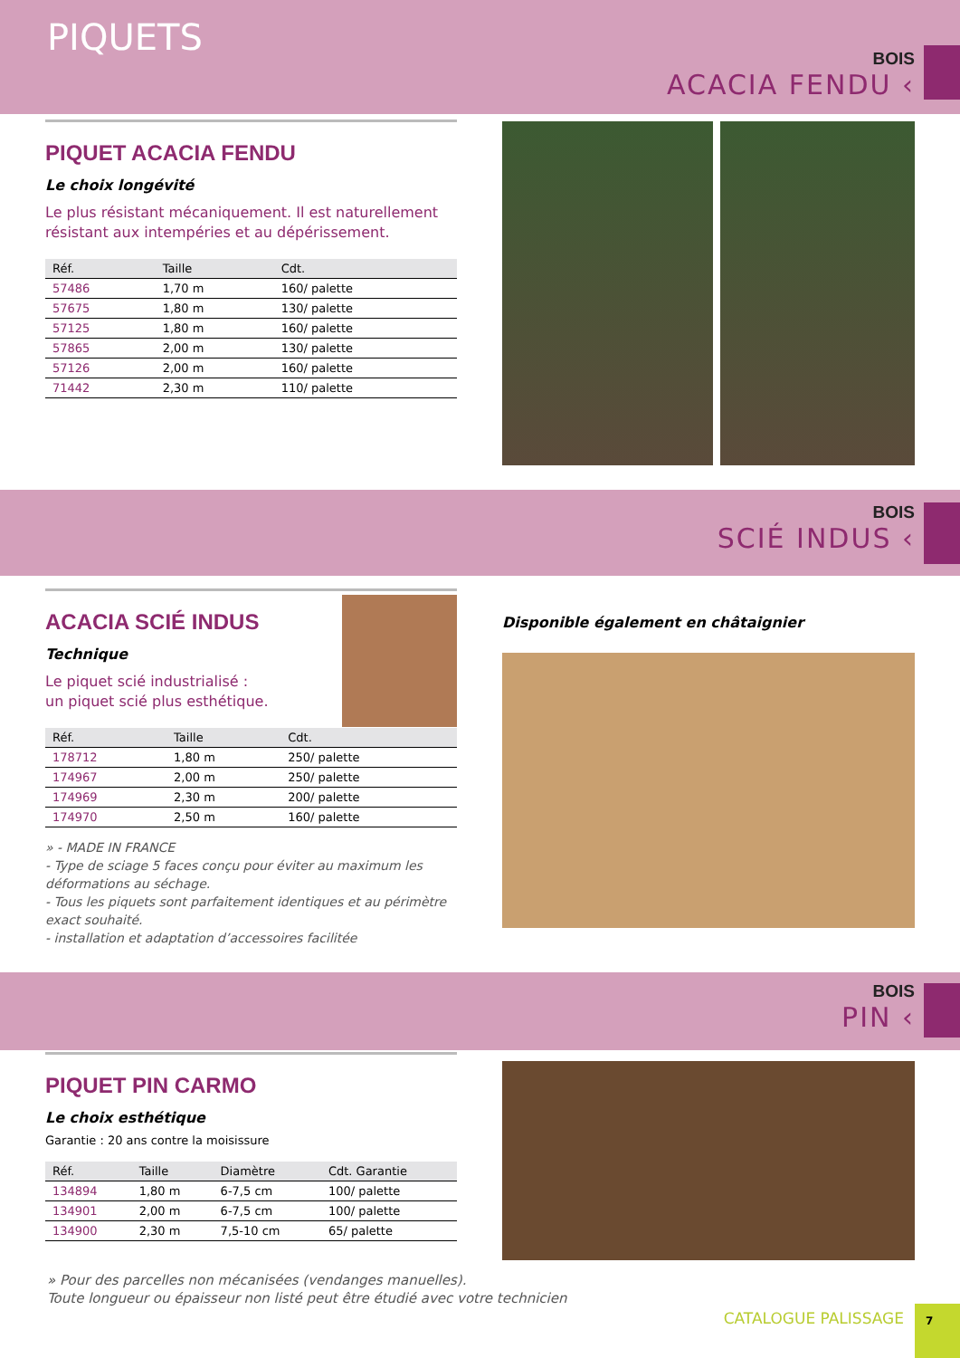PIQUETS
BOIS
ACACIA FENDU ‹
PIQUET ACACIA FENDU
Le choix longévité
Le plus résistant mécaniquement. Il est naturellement résistant aux intempéries et au dépérissement.
| Réf. | Taille | Cdt. |
| --- | --- | --- |
| 57486 | 1,70 m | 160/ palette |
| 57675 | 1,80 m | 130/ palette |
| 57125 | 1,80 m | 160/ palette |
| 57865 | 2,00 m | 130/ palette |
| 57126 | 2,00 m | 160/ palette |
| 71442 | 2,30 m | 110/ palette |
BOIS
SCIÉ INDUS ‹
ACACIA SCIÉ INDUS
Technique
Le piquet scié industrialisé :
un piquet scié plus esthétique.
| Réf. | Taille | Cdt. |
| --- | --- | --- |
| 178712 | 1,80 m | 250/ palette |
| 174967 | 2,00 m | 250/ palette |
| 174969 | 2,30 m | 200/ palette |
| 174970 | 2,50 m | 160/ palette |
» - MADE IN FRANCE
- Type de sciage 5 faces conçu pour éviter au maximum les déformations au séchage.
- Tous les piquets sont parfaitement identiques et au périmètre exact souhaité.
- installation et adaptation d’accessoires facilitée
Disponible également en châtaignier
BOIS
PIN ‹
PIQUET PIN CARMO
Le choix esthétique
Garantie : 20 ans contre la moisissure
| Réf. | Taille | Diamètre | Cdt. Garantie |
| --- | --- | --- | --- |
| 134894 | 1,80 m | 6-7,5 cm | 100/ palette |
| 134901 | 2,00 m | 6-7,5 cm | 100/ palette |
| 134900 | 2,30 m | 7,5-10 cm | 65/ palette |
» Pour des parcelles non mécanisées (vendanges manuelles).
Toute longueur ou épaisseur non listé peut être étudié avec votre technicien
CATALOGUE PALISSAGE 7